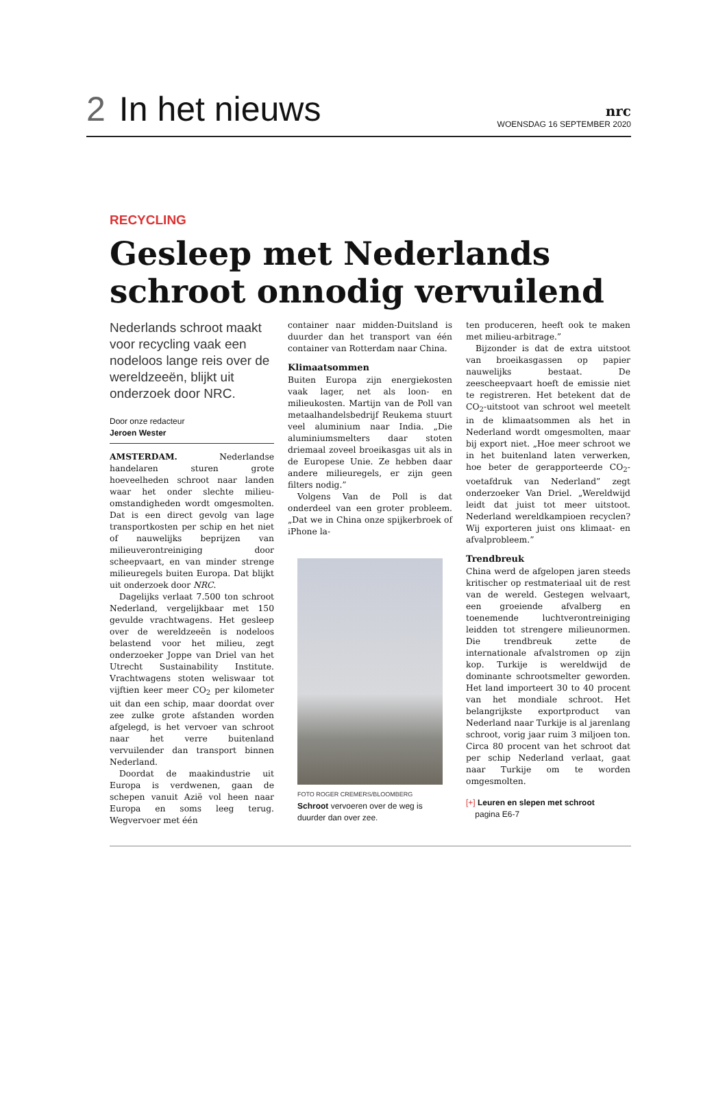2 In het nieuws
nrc
WOENSDAG 16 SEPTEMBER 2020
RECYCLING
Gesleep met Nederlands schroot onnodig vervuilend
Nederlands schroot maakt voor recycling vaak een nodeloos lange reis over de wereldzeeën, blijkt uit onderzoek door NRC.
Door onze redacteur
Jeroen Wester
AMSTERDAM. Nederlandse handelaren sturen grote hoeveelheden schroot naar landen waar het onder slechte milieu-omstandigheden wordt omgesmolten. Dat is een direct gevolg van lage transportkosten per schip en het niet of nauwelijks beprijzen van milieuverontreiniging door scheepvaart, en van minder strenge milieuregels buiten Europa. Dat blijkt uit onderzoek door NRC.
Dagelijks verlaat 7.500 ton schroot Nederland, vergelijkbaar met 150 gevulde vrachtwagens. Het gesleep over de wereldzeeën is nodeloos belastend voor het milieu, zegt onderzoeker Joppe van Driel van het Utrecht Sustainability Institute. Vrachtwagens stoten weliswaar tot vijftien keer meer CO<sub>2</sub> per kilometer uit dan een schip, maar doordat over zee zulke grote afstanden worden afgelegd, is het vervoer van schroot naar het verre buitenland vervuilender dan transport binnen Nederland.
Doordat de maakindustrie uit Europa is verdwenen, gaan de schepen vanuit Azië vol heen naar Europa en soms leeg terug. Wegvervoer met één
container naar midden-Duitsland is duurder dan het transport van één container van Rotterdam naar China.
Klimaatsommen
Buiten Europa zijn energiekosten vaak lager, net als loon- en milieukosten. Martijn van de Poll van metaalhandelsbedrijf Reukema stuurt veel aluminium naar India. „Die aluminiumsmelters daar stoten driemaal zoveel broeikasgas uit als in de Europese Unie. Ze hebben daar andere milieuregels, er zijn geen filters nodig.”
Volgens Van de Poll is dat onderdeel van een groter probleem. „Dat we in China onze spijkerbroek of iPhone la-
FOTO ROGER CREMERS/BLOOMBERG
Schroot vervoeren over de weg is duurder dan over zee.
ten produceren, heeft ook te maken met milieu-arbitrage.”
Bijzonder is dat de extra uitstoot van broeikasgassen op papier nauwelijks bestaat. De zeescheepvaart hoeft de emissie niet te registreren. Het betekent dat de CO<sub>2</sub>-uitstoot van schroot wel meetelt in de klimaatsommen als het in Nederland wordt omgesmolten, maar bij export niet. „Hoe meer schroot we in het buitenland laten verwerken, hoe beter de gerapporteerde CO<sub>2</sub>-voetafdruk van Nederland” zegt onderzoeker Van Driel. „Wereldwijd leidt dat juist tot meer uitstoot. Nederland wereldkampioen recyclen? Wij exporteren juist ons klimaat- en afvalprobleem.”
Trendbreuk
China werd de afgelopen jaren steeds kritischer op restmateriaal uit de rest van de wereld. Gestegen welvaart, een groeiende afvalberg en toenemende luchtverontreiniging leidden tot strengere milieunormen. Die trendbreuk zette de internationale afvalstromen op zijn kop. Turkije is wereldwijd de dominante schrootsmelter geworden. Het land importeert 30 to 40 procent van het mondiale schroot. Het belangrijkste exportproduct van Nederland naar Turkije is al jarenlang schroot, vorig jaar ruim 3 miljoen ton. Circa 80 procent van het schroot dat per schip Nederland verlaat, gaat naar Turkije om te worden omgesmolten.
[+] Leuren en slepen met schroot
pagina E6-7